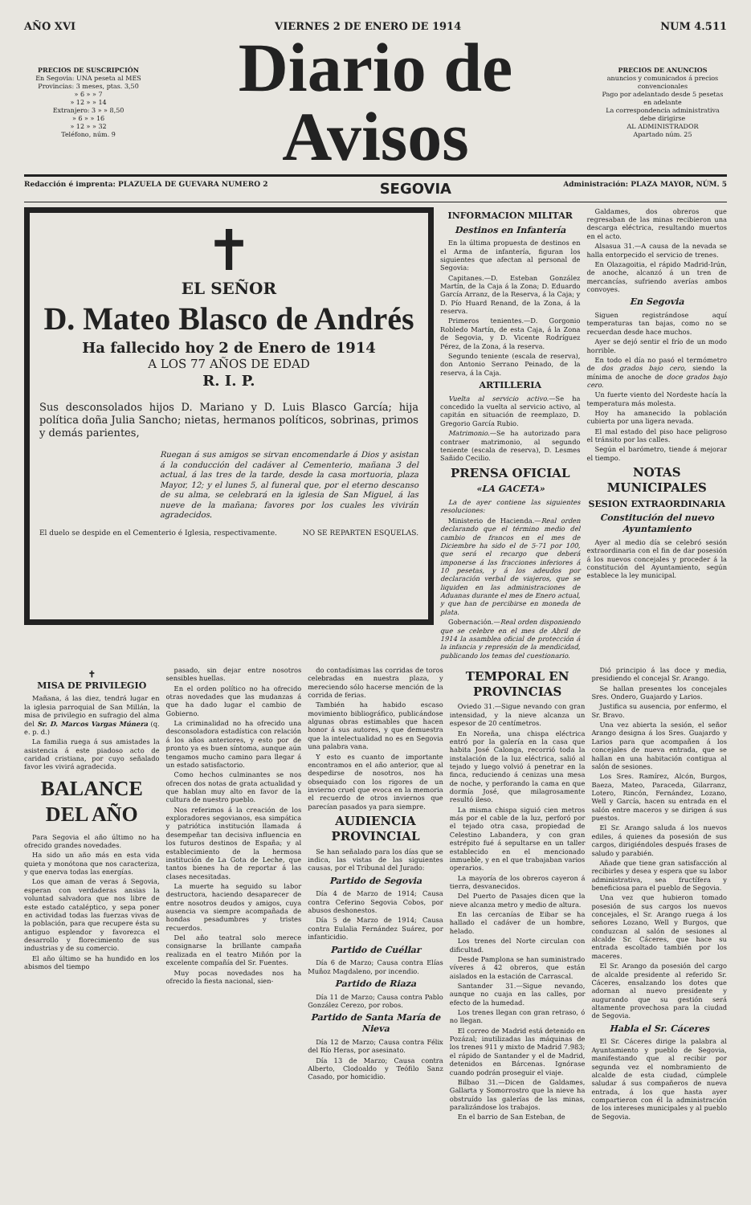AÑO XVI VIERNES 2 DE ENERO DE 1914 NUM 4.511
PRECIOS DE SUSCRIPCIÓN
En Segovia: UNA peseta al MES
Provincias: 3 meses, ptas. 3,50
» 6 » » 7
» 12 » » 14
Extranjero: 3 » » 8,50
» 6 » » 16
» 12 » » 32
Teléfono, núm. 9
Diario de Avisos
PRECIOS DE ANUNCIOS
anuncios y comunicados á precios convencionales
Pago por adelantado desde 5 pesetas en adelante
La correspondencia administrativa debe dirigirse
AL ADMINISTRADOR
Apartado núm. 25
Redacción é imprenta: PLAZUELA DE GUEVARA NUMERO 2 SEGOVIA Administración: PLAZA MAYOR, NÚM. 5
✝
EL SEÑOR
D. Mateo Blasco de Andrés
Ha fallecido hoy 2 de Enero de 1914
A LOS 77 AÑOS DE EDAD
R. I. P.
Sus desconsolados hijos D. Mariano y D. Luis Blasco García; hija política doña Julia Sancho; nietas, hermanos políticos, sobrinas, primos y demás parientes,
Ruegan á sus amigos se sirvan encomendarle á Dios y asistan á la conducción del cadáver al Cementerio, mañana 3 del actual, á las tres de la tarde, desde la casa mortuoria, plaza Mayor, 12; y el lunes 5, al funeral que, por el eterno descanso de su alma, se celebrará en la iglesia de San Miguel, á las nueve de la mañana; favores por los cuales les vivirán agradecidos.
El duelo se despide en el Cementerio é Iglesia, respectivamente. NO SE REPARTEN ESQUELAS.
INFORMACION MILITAR
Destinos en Infantería
En la última propuesta de destinos en el Arma de infantería, figuran los siguientes que afectan al personal de Segovia:
Capitanes.—D. Esteban González Martín, de la Caja á la Zona; D. Eduardo García Arranz, de la Reserva, á la Caja; y D. Pío Huard Renand, de la Zona, á la reserva.
Primeros tenientes.—D. Gorgonio Robledo Martín, de esta Caja, á la Zona de Segovia, y D. Vicente Rodríguez Pérez, de la Zona, á la reserva.
Segundo teniente (escala de reserva), don Antonio Serrano Peinado, de la reserva, á la Caja.
ARTILLERIA
Vuelta al servicio activo.—Se ha concedido la vuelta al servicio activo, al capitán en situación de reemplazo, D. Gregorio García Rubio.
Matrimonio.—Se ha autorizado para contraer matrimonio, al segundo teniente (escala de reserva), D. Lesmes Sañido Cecilio.
PRENSA OFICIAL
«LA GACETA»
La de ayer contiene las siguientes resoluciones:
Ministerio de Hacienda.—Real orden declarando que el término medio del cambio de francos en el mes de Diciembre ha sido el de 5-71 por 100, que será el recargo que deberá imponerse á las fracciones inferiores á 10 pesetas, y á los adeudos por declaración verbal de viajeros, que se liquiden en las administraciones de Aduanas durante el mes de Enero actual, y que han de percibirse en moneda de plata.
Gobernación.—Real orden disponiendo que se celebre en el mes de Abril de 1914 la asamblea oficial de protección á la infancia y represión de la mendicidad, publicando los temas del cuestionario.
Galdames, dos obreros que regresaban de las minas recibieron una descarga eléctrica, resultando muertos en el acto.
Alsasua 31.—A causa de la nevada se halla entorpecido el servicio de trenes.
En Olazagoitia, el rápido Madrid-Irún, de anoche, alcanzó á un tren de mercancías, sufriendo averías ambos convoyes.
En Segovia
Siguen registrándose aquí temperaturas tan bajas, como no se recuerdan desde hace muchos.
Ayer se dejó sentir el frío de un modo horrible.
En todo el día no pasó el termómetro de dos grados bajo cero, siendo la mínima de anoche de doce grados bajo cero.
Un fuerte viento del Nordeste hacía la temperatura más molesta.
Hoy ha amanecido la población cubierta por una ligera nevada.
El mal estado del piso hace peligroso el tránsito por las calles.
Según el barómetro, tiende á mejorar el tiempo.
NOTAS MUNICIPALES
SESION EXTRAORDINARIA
Constitución del nuevo Ayuntamiento
Ayer al medio día se celebró sesión extraordinaria con el fin de dar posesión á los nuevos concejales y proceder á la constitución del Ayuntamiento, según establece la ley municipal.
✝
MISA DE PRIVILEGIO
Mañana, á las diez, tendrá lugar en la iglesia parroquial de San Millán, la misa de privilegio en sufragio del alma del Sr. D. Marcos Vargas Múnera (q. e. p. d.)
La familia ruega á sus amistades la asistencia á este piadoso acto de caridad cristiana, por cuyo señalado favor les vivirá agradecida.
BALANCE DEL AÑO
Para Segovia el año último no ha ofrecido grandes novedades.
Ha sido un año más en esta vida quieta y monótona que nos caracteriza, y que enerva todas las energías.
Los que aman de veras á Segovia, esperan con verdaderas ansias la voluntad salvadora que nos libre de este estado cataléptico, y sepa poner en actividad todas las fuerzas vivas de la población, para que recupere ésta su antiguo esplendor y favorezca el desarrollo y florecimiento de sus industrias y de su comercio.
El año último se ha hundido en los abismos del tiempo
pasado, sin dejar entre nosotros sensibles huellas.
En el orden político no ha ofrecido otras novedades que las mudanzas á que ha dado lugar el cambio de Gobierno.
La criminalidad no ha ofrecido una desconsoladora estadística con relación á los años anteriores, y esto por de pronto ya es buen síntoma, aunque aún tengamos mucho camino para llegar á un estado satisfactorio.
Como hechos culminantes se nos ofrecen dos notas de grata actualidad y que hablan muy alto en favor de la cultura de nuestro pueblo.
Nos referimos á la creación de los exploradores segovianos, esa simpática y patriótica institución llamada á desempeñar tan decisiva influencia en los futuros destinos de España; y al establecimiento de la hermosa institución de La Gota de Leche, que tantos bienes ha de reportar á las clases necesitadas.
La muerte ha seguido su labor destructora, haciendo desaparecer de entre nosotros deudos y amigos, cuya ausencia va siempre acompañada de hondas pesadumbres y tristes recuerdos.
Del año teatral solo merece consignarse la brillante campaña realizada en el teatro Miñón por la excelente compañía del Sr. Fuentes.
Muy pocas novedades nos ha ofrecido la fiesta nacional, sien-
do contadísimas las corridas de toros celebradas en nuestra plaza, y mereciendo sólo hacerse mención de la corrida de ferias.
También ha habido escaso movimiento bibliográfico, publicándose algunas obras estimables que hacen honor á sus autores, y que demuestra que la intelectualidad no es en Segovia una palabra vana.
Y esto es cuanto de importante encontramos en el año anterior, que al despedirse de nosotros, nos ha obsequiado con los rigores de un invierno cruel que evoca en la memoria el recuerdo de otros inviernos que parecían pasados ya para siempre.
AUDIENCIA PROVINCIAL
Se han señalado para los días que se indica, las vistas de las siguientes causas, por el Tribunal del Jurado:
Partido de Segovia
Día 4 de Marzo de 1914; Causa contra Ceferino Segovia Cobos, por abusos deshonestos.
Día 5 de Marzo de 1914; Causa contra Eulalia Fernández Suárez, por infanticidio.
Partido de Cuéllar
Día 6 de Marzo; Causa contra Elías Muñoz Magdaleno, por incendio.
Partido de Riaza
Día 11 de Marzo; Causa contra Pablo González Cerezo, por robos.
Partido de Santa María de Nieva
Día 12 de Marzo; Causa contra Félix del Río Heras, por asesinato.
Día 13 de Marzo; Causa contra Alberto, Clodoaldo y Teófilo Sanz Casado, por homicidio.
TEMPORAL EN PROVINCIAS
Oviedo 31.—Sigue nevando con gran intensidad, y la nieve alcanza un espesor de 20 centímetros.
En Noreña, una chispa eléctrica entró por la galería en la casa que habita José Calonga, recorrió toda la instalación de la luz eléctrica, salió al tejado y luego volvió á penetrar en la finca, reduciendo á cenizas una mesa de noche, y perforando la cama en que dormía José, que milagrosamente resultó ileso.
La misma chispa siguió cien metros más por el cable de la luz, perforó por el tejado otra casa, propiedad de Celestino Labandera, y con gran estrépito fué á sepultarse en un taller establecido en el mencionado inmueble, y en el que trabajaban varios operarios.
La mayoría de los obreros cayeron á tierra, desvanecidos.
Del Puerto de Pasajes dicen que la nieve alcanza metro y medio de altura.
En las cercanías de Eibar se ha hallado el cadáver de un hombre, helado.
Los trenes del Norte circulan con dificultad.
Desde Pamplona se han suministrado víveres á 42 obreros, que están aislados en la estación de Carrascal.
Santander 31.—Sigue nevando, aunque no cuaja en las calles, por efecto de la humedad.
Los trenes llegan con gran retraso, ó no llegan.
El correo de Madrid está detenido en Pozázal; inutilizadas las máquinas de los trenes 911 y mixto de Madrid 7.983; el rápido de Santander y el de Madrid, detenidos en Bárcenas. Ignórase cuando podrán proseguir el viaje.
Bilbao 31.—Dicen de Galdames, Gallarta y Somorrostro que la nieve ha obstruído las galerías de las minas, paralizándose los trabajos.
En el barrio de San Esteban, de
Dió principio á las doce y media, presidiendo el concejal Sr. Arango.
Se hallan presentes los concejales Sres. Ondero, Guajardo y Larios.
Justifica su ausencia, por enfermo, el Sr. Bravo.
Una vez abierta la sesión, el señor Arango designa á los Sres. Guajardo y Larios para que acompañen á los concejales de nueva entrada, que se hallan en una habitación contigua al salón de sesiones.
Los Sres. Ramírez, Alcón, Burgos, Baeza, Mateo, Paraceda, Gilarranz, Lotero, Rincón, Fernández, Lozano, Well y García, hacen su entrada en el salón entre maceros y se dirigen á sus puestos.
El Sr. Arango saluda á los nuevos ediles, á quienes da posesión de sus cargos, dirigiéndoles después frases de saludo y parabién.
Añade que tiene gran satisfacción al recibirles y desea y espera que su labor administrativa, sea fructífera y beneficiosa para el pueblo de Segovia.
Una vez que hubieron tomado posesión de sus cargos los nuevos concejales, el Sr. Arango ruega á los señores Lozano, Well y Burgos, que conduzcan al salón de sesiones al alcalde Sr. Cáceres, que hace su entrada escoltado también por los maceres.
El Sr. Arango da posesión del cargo de alcalde presidente al referido Sr. Cáceres, ensalzando los dotes que adornan al nuevo presidente y augurando que su gestión será altamente provechosa para la ciudad de Segovia.
Habla el Sr. Cáceres
El Sr. Cáceres dirige la palabra al Ayuntamiento y pueblo de Segovia, manifestando que al recibir por segunda vez el nombramiento de alcalde de esta ciudad, cúmplele saludar á sus compañeros de nueva entrada, á los que hasta ayer compartieron con él la administración de los intereses municipales y al pueblo de Segovia.